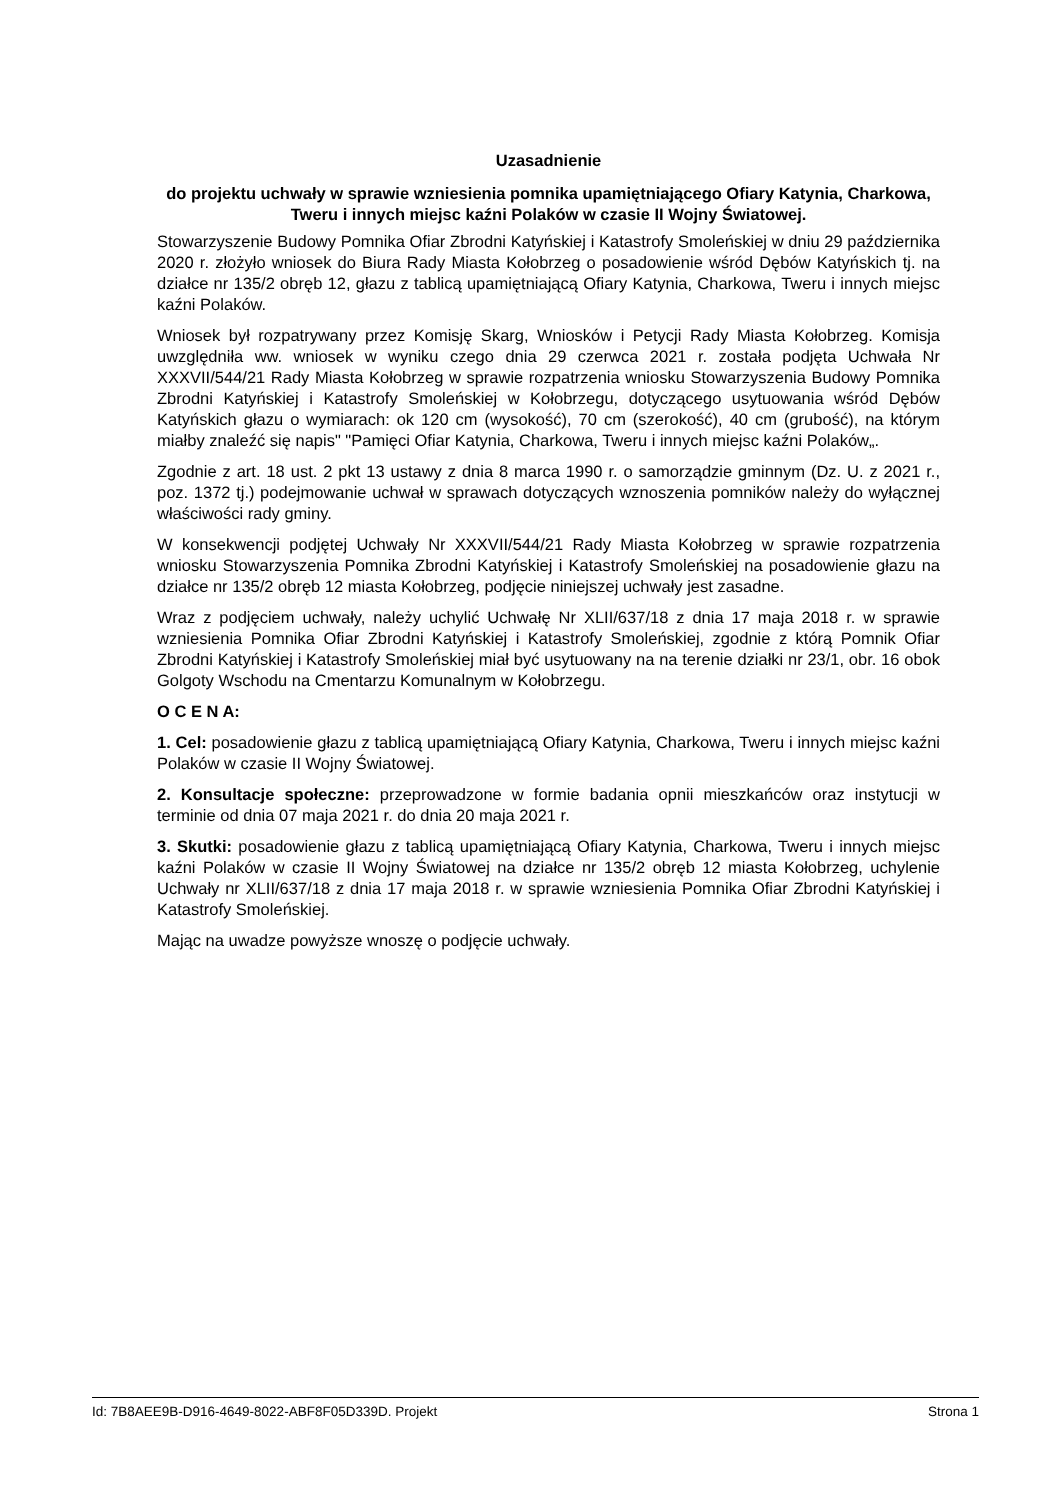Uzasadnienie
do projektu uchwały w sprawie wzniesienia pomnika upamiętniającego Ofiary Katynia, Charkowa, Tweru i innych miejsc kaźni Polaków w czasie II Wojny Światowej.
Stowarzyszenie Budowy Pomnika Ofiar Zbrodni Katyńskiej i Katastrofy Smoleńskiej w dniu 29 października 2020 r. złożyło wniosek do Biura Rady Miasta Kołobrzeg o posadowienie wśród Dębów Katyńskich tj. na działce nr 135/2 obręb 12, głazu z tablicą upamiętniającą Ofiary Katynia, Charkowa, Tweru i innych miejsc kaźni Polaków.
Wniosek był rozpatrywany przez Komisję Skarg, Wniosków i Petycji Rady Miasta Kołobrzeg. Komisja uwzględniła ww. wniosek w wyniku czego dnia 29 czerwca 2021 r. została podjęta Uchwała Nr XXXVII/544/21 Rady Miasta Kołobrzeg w sprawie rozpatrzenia wniosku Stowarzyszenia Budowy Pomnika Zbrodni Katyńskiej i Katastrofy Smoleńskiej w Kołobrzegu, dotyczącego usytuowania wśród Dębów Katyńskich głazu o wymiarach: ok 120 cm (wysokość), 70 cm (szerokość), 40 cm (grubość), na którym miałby znaleźć się napis" "Pamięci Ofiar Katynia, Charkowa, Tweru i innych miejsc kaźni Polaków„.
Zgodnie z art. 18 ust. 2 pkt 13 ustawy z dnia 8 marca 1990 r. o samorządzie gminnym (Dz. U. z 2021 r., poz. 1372 tj.) podejmowanie uchwał w sprawach dotyczących wznoszenia pomników należy do wyłącznej właściwości rady gminy.
W konsekwencji podjętej Uchwały Nr XXXVII/544/21 Rady Miasta Kołobrzeg w sprawie rozpatrzenia wniosku Stowarzyszenia Pomnika Zbrodni Katyńskiej i Katastrofy Smoleńskiej na posadowienie głazu na działce nr 135/2 obręb 12 miasta Kołobrzeg, podjęcie niniejszej uchwały jest zasadne.
Wraz z podjęciem uchwały, należy uchylić Uchwałę Nr XLII/637/18 z dnia 17 maja 2018 r. w sprawie wzniesienia Pomnika Ofiar Zbrodni Katyńskiej i Katastrofy Smoleńskiej, zgodnie z którą Pomnik Ofiar Zbrodni Katyńskiej i Katastrofy Smoleńskiej miał być usytuowany na na terenie działki nr 23/1, obr. 16 obok Golgoty Wschodu na Cmentarzu Komunalnym w Kołobrzegu.
O C E N A:
1. Cel: posadowienie głazu z tablicą upamiętniającą Ofiary Katynia, Charkowa, Tweru i innych miejsc kaźni Polaków w czasie II Wojny Światowej.
2. Konsultacje społeczne: przeprowadzone w formie badania opnii mieszkańców oraz instytucji w terminie od dnia 07 maja 2021 r. do dnia 20 maja 2021 r.
3. Skutki: posadowienie głazu z tablicą upamiętniającą Ofiary Katynia, Charkowa, Tweru i innych miejsc kaźni Polaków w czasie II Wojny Światowej na działce nr 135/2 obręb 12 miasta Kołobrzeg, uchylenie Uchwały nr XLII/637/18 z dnia 17 maja 2018 r. w sprawie wzniesienia Pomnika Ofiar Zbrodni Katyńskiej i Katastrofy Smoleńskiej.
Mając na uwadze powyższe wnoszę o podjęcie uchwały.
Id: 7B8AEE9B-D916-4649-8022-ABF8F05D339D. Projekt Strona 1